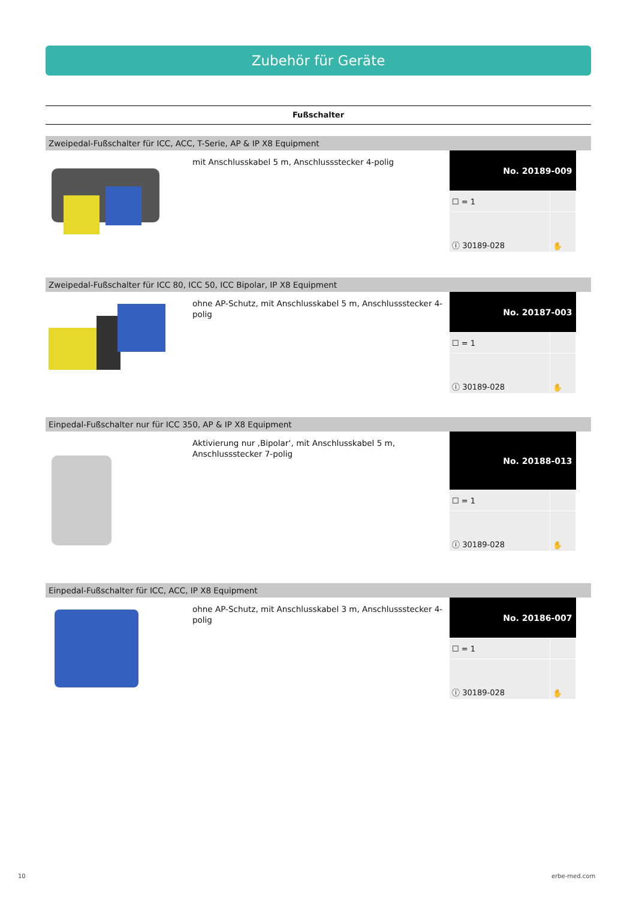Zubehör für Geräte
Fußschalter
Zweipedal-Fußschalter für ICC, ACC, T-Serie, AP & IP X8 Equipment
mit Anschlusskabel 5 m, Anschlussstecker 4-polig
| No. 20189-009 | |
| --- | --- |
| ☐ = 1 | |
| ⓘ 30189-028 | ✋ |
Zweipedal-Fußschalter für ICC 80, ICC 50, ICC Bipolar, IP X8 Equipment
ohne AP-Schutz, mit Anschlusskabel 5 m, Anschlussstecker 4-polig
| No. 20187-003 | |
| --- | --- |
| ☐ = 1 | |
| ⓘ 30189-028 | ✋ |
Einpedal-Fußschalter nur für ICC 350, AP & IP X8 Equipment
Aktivierung nur ‚Bipolar‘, mit Anschlusskabel 5 m, Anschlussstecker 7-polig
| No. 20188-013 | |
| --- | --- |
| ☐ = 1 | |
| ⓘ 30189-028 | ✋ |
Einpedal-Fußschalter für ICC, ACC, IP X8 Equipment
ohne AP-Schutz, mit Anschlusskabel 3 m, Anschlussstecker 4-polig
| No. 20186-007 | |
| --- | --- |
| ☐ = 1 | |
| ⓘ 30189-028 | ✋ |
10 erbe-med.com